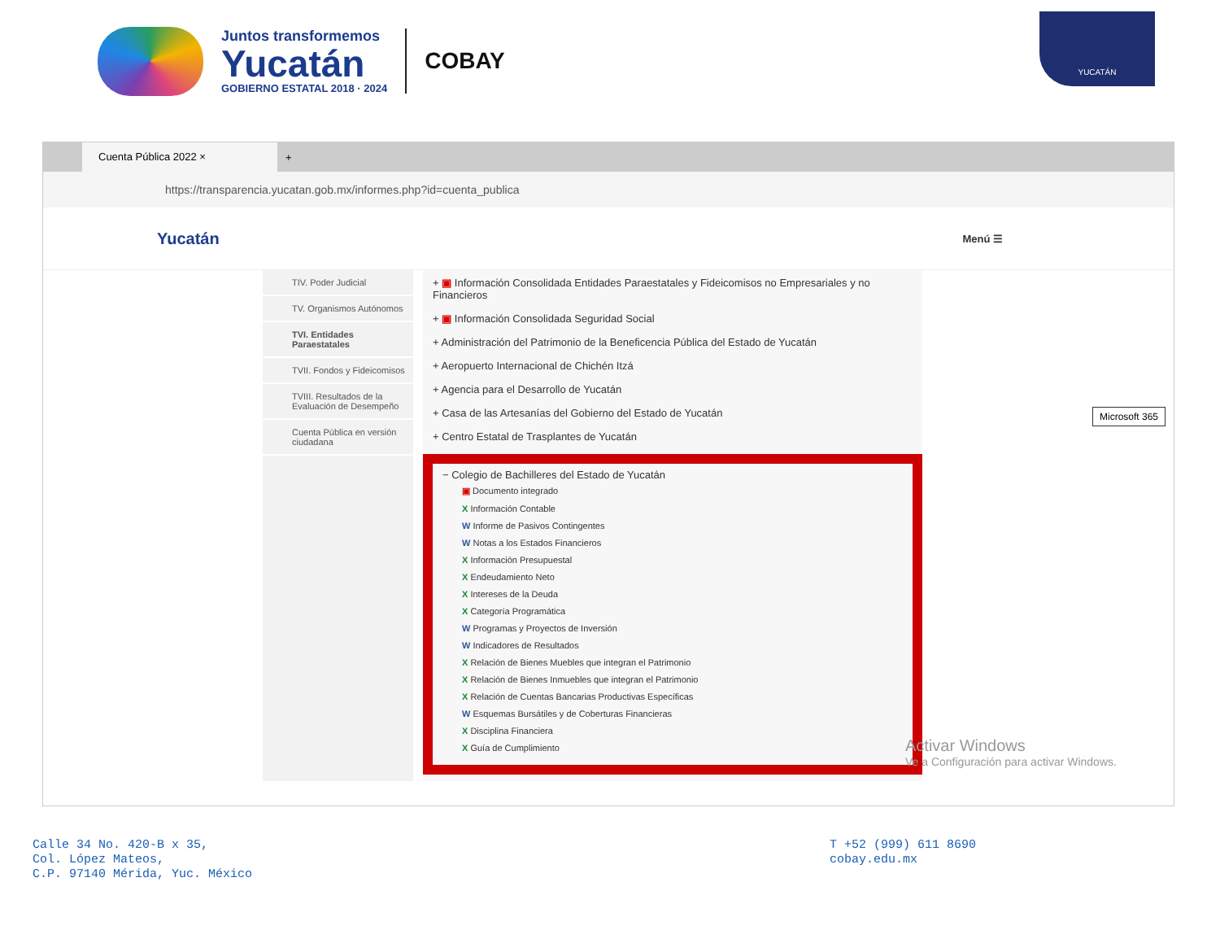Juntos transformemos
Yucatán
GOBIERNO ESTATAL 2018 · 2024
COBAY
YUCATÁN
Cuenta Pública 2022 ×
+
https://transparencia.yucatan.gob.mx/informes.php?id=cuenta_publica
Yucatán Menú ☰
TIV. Poder Judicial
TV. Organismos Autónomos
TVI. Entidades Paraestatales
TVII. Fondos y Fideicomisos
TVIII. Resultados de la Evaluación de Desempeño
Cuenta Pública en versión ciudadana
+ ▣ Información Consolidada Entidades Paraestatales y Fideicomisos no Empresariales y no Financieros
+ ▣ Información Consolidada Seguridad Social
+ Administración del Patrimonio de la Beneficencia Pública del Estado de Yucatán
+ Aeropuerto Internacional de Chichén Itzá
+ Agencia para el Desarrollo de Yucatán
+ Casa de las Artesanías del Gobierno del Estado de Yucatán
+ Centro Estatal de Trasplantes de Yucatán
− Colegio de Bachilleres del Estado de Yucatán
▣ Documento integrado
X Información Contable
W Informe de Pasivos Contingentes
W Notas a los Estados Financieros
X Información Presupuestal
X Endeudamiento Neto
X Intereses de la Deuda
X Categoría Programática
W Programas y Proyectos de Inversión
W Indicadores de Resultados
X Relación de Bienes Muebles que integran el Patrimonio
X Relación de Bienes Inmuebles que integran el Patrimonio
X Relación de Cuentas Bancarias Productivas Específicas
W Esquemas Bursátiles y de Coberturas Financieras
X Disciplina Financiera
X Guía de Cumplimiento
Activar Windows
Ve a Configuración para activar Windows.
Microsoft 365
Calle 34 No. 420-B x 35,
Col. López Mateos,
C.P. 97140 Mérida, Yuc. México
T +52 (999) 611 8690
cobay.edu.mx